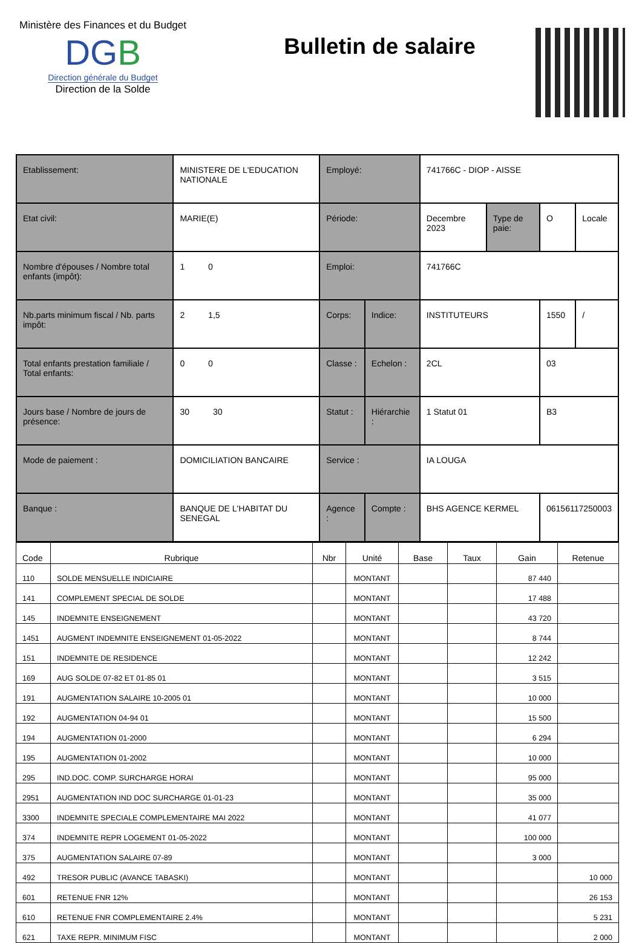Ministère des Finances et du Budget
DGB
Direction générale du Budget
Direction de la Solde
Bulletin de salaire
| Etablissement: | MINISTERE DE L'EDUCATION NATIONALE | Employé: | | 741766C - DIOP - AISSE | | | |
| Etat civil: | MARIE(E) | Période: | | Decembre 2023 | Type de paie: | O | Locale |
| Nombre d'épouses / Nombre total enfants (impôt): | 1 0 | Emploi: | | 741766C | | | |
| Nb.parts minimum fiscal / Nb. parts impôt: | 2 1,5 | Corps: | Indice: | INSTITUTEURS | | 1550 | / |
| Total enfants prestation familiale / Total enfants: | 0 0 | Classe : | Echelon : | 2CL | | 03 | |
| Jours base / Nombre de jours de présence: | 30 30 | Statut : | Hiérarchie : | 1 Statut 01 | | B3 | |
| Mode de paiement : | DOMICILIATION BANCAIRE | Service : | | IA LOUGA | | | |
| Banque : | BANQUE DE L'HABITAT DU SENEGAL | Agence : | Compte : | BHS AGENCE KERMEL | | 06156117250003 | |
| Code | Rubrique | Nbr | Unité | Base | Taux | Gain | Retenue |
| --- | --- | --- | --- | --- | --- | --- | --- |
| 110 | SOLDE MENSUELLE INDICIAIRE | | MONTANT | | | 87 440 | |
| 141 | COMPLEMENT SPECIAL DE SOLDE | | MONTANT | | | 17 488 | |
| 145 | INDEMNITE ENSEIGNEMENT | | MONTANT | | | 43 720 | |
| 1451 | AUGMENT INDEMNITE ENSEIGNEMENT 01-05-2022 | | MONTANT | | | 8 744 | |
| 151 | INDEMNITE DE RESIDENCE | | MONTANT | | | 12 242 | |
| 169 | AUG SOLDE 07-82 ET 01-85 01 | | MONTANT | | | 3 515 | |
| 191 | AUGMENTATION SALAIRE 10-2005 01 | | MONTANT | | | 10 000 | |
| 192 | AUGMENTATION 04-94 01 | | MONTANT | | | 15 500 | |
| 194 | AUGMENTATION 01-2000 | | MONTANT | | | 6 294 | |
| 195 | AUGMENTATION 01-2002 | | MONTANT | | | 10 000 | |
| 295 | IND.DOC. COMP. SURCHARGE HORAI | | MONTANT | | | 95 000 | |
| 2951 | AUGMENTATION IND DOC SURCHARGE 01-01-23 | | MONTANT | | | 35 000 | |
| 3300 | INDEMNITE SPECIALE COMPLEMENTAIRE MAI 2022 | | MONTANT | | | 41 077 | |
| 374 | INDEMNITE REPR LOGEMENT 01-05-2022 | | MONTANT | | | 100 000 | |
| 375 | AUGMENTATION SALAIRE 07-89 | | MONTANT | | | 3 000 | |
| 492 | TRESOR PUBLIC (AVANCE TABASKI) | | MONTANT | | | | 10 000 |
| 601 | RETENUE FNR 12% | | MONTANT | | | | 26 153 |
| 610 | RETENUE FNR COMPLEMENTAIRE 2.4% | | MONTANT | | | | 5 231 |
| 621 | TAXE REPR. MINIMUM FISC | | MONTANT | | | | 2 000 |